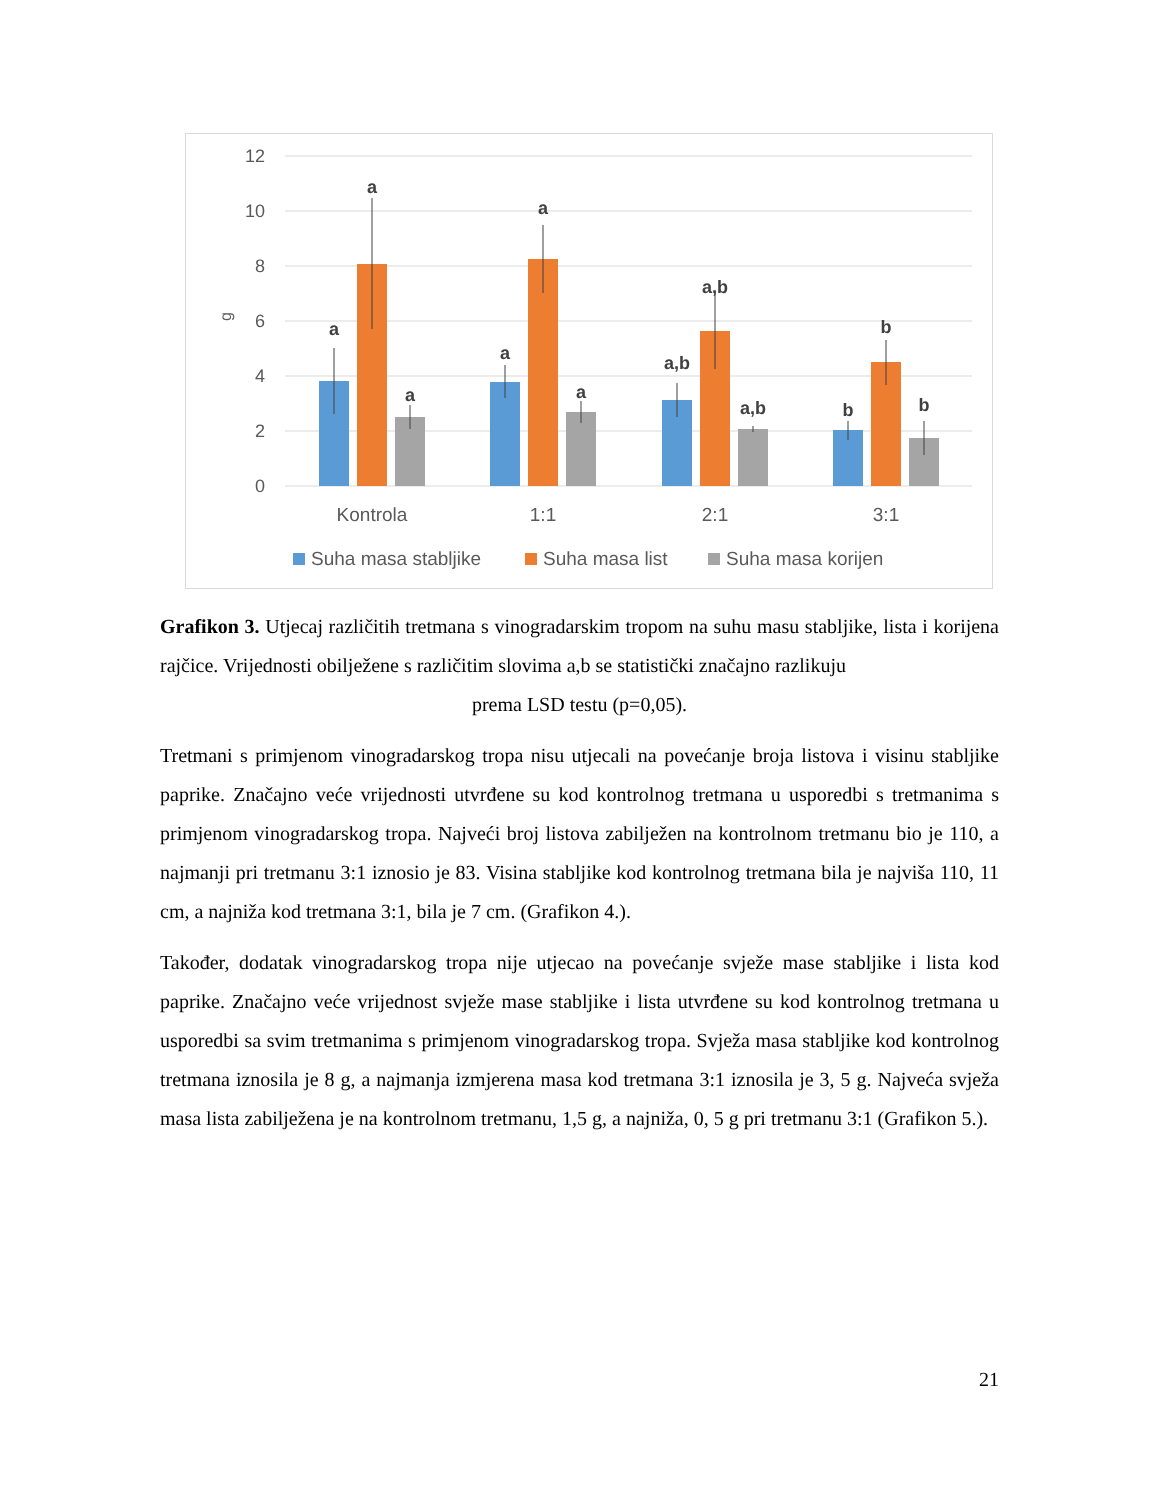12
10
8
6
4
2
0
g
a
a
a
a
a
a
a,b
a,b
a,b
b
b
b
Kontrola
1:1
2:1
3:1
Suha masa stabljike
Suha masa list
Suha masa korijen
Grafikon 3. Utjecaj različitih tretmana s vinogradarskim tropom na suhu masu stabljike, lista i korijena rajčice. Vrijednosti obilježene s različitim slovima a,b se statistički značajno razlikuju
prema LSD testu (p=0,05).
Tretmani s primjenom vinogradarskog tropa nisu utjecali na povećanje broja listova i visinu stabljike paprike. Značajno veće vrijednosti utvrđene su kod kontrolnog tretmana u usporedbi s tretmanima s primjenom vinogradarskog tropa. Najveći broj listova zabilježen na kontrolnom tretmanu bio je 110, a najmanji pri tretmanu 3:1 iznosio je 83. Visina stabljike kod kontrolnog tretmana bila je najviša 110, 11 cm, a najniža kod tretmana 3:1, bila je 7 cm. (Grafikon 4.).
Također, dodatak vinogradarskog tropa nije utjecao na povećanje svježe mase stabljike i lista kod paprike. Značajno veće vrijednost svježe mase stabljike i lista utvrđene su kod kontrolnog tretmana u usporedbi sa svim tretmanima s primjenom vinogradarskog tropa. Svježa masa stabljike kod kontrolnog tretmana iznosila je 8 g, a najmanja izmjerena masa kod tretmana 3:1 iznosila je 3, 5 g. Najveća svježa masa lista zabilježena je na kontrolnom tretmanu, 1,5 g, a najniža, 0, 5 g pri tretmanu 3:1 (Grafikon 5.).
21